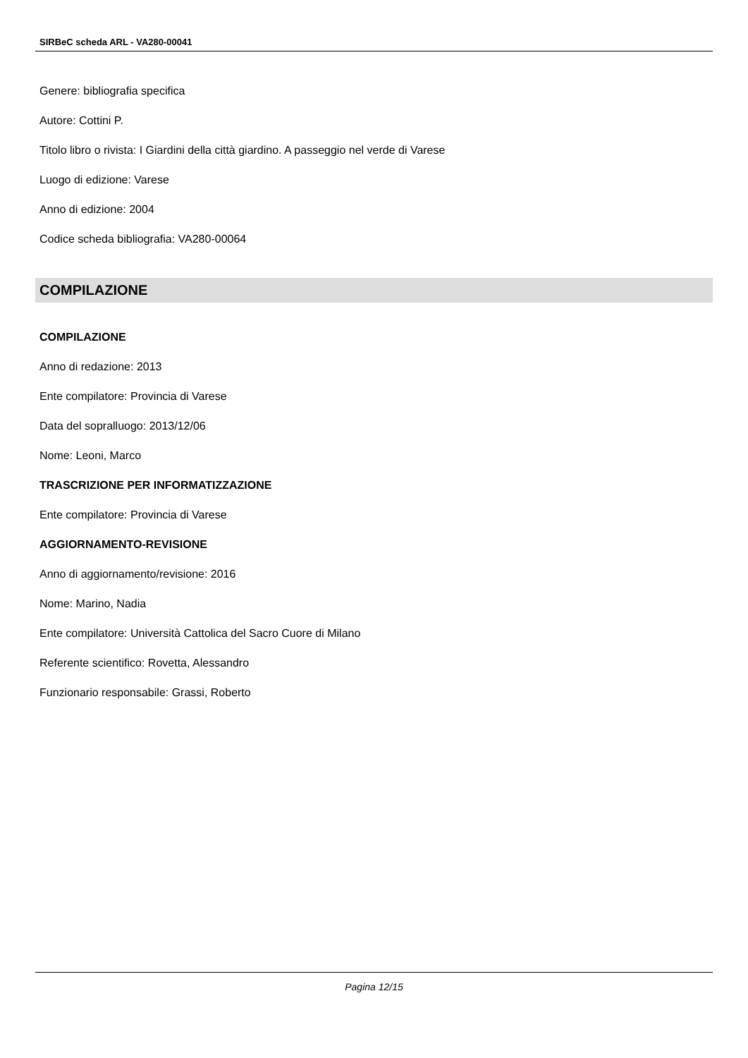SIRBeC scheda ARL - VA280-00041
Genere: bibliografia specifica
Autore: Cottini P.
Titolo libro o rivista: I Giardini della città giardino. A passeggio nel verde di Varese
Luogo di edizione: Varese
Anno di edizione: 2004
Codice scheda bibliografia: VA280-00064
COMPILAZIONE
COMPILAZIONE
Anno di redazione: 2013
Ente compilatore: Provincia di Varese
Data del sopralluogo: 2013/12/06
Nome: Leoni, Marco
TRASCRIZIONE PER INFORMATIZZAZIONE
Ente compilatore: Provincia di Varese
AGGIORNAMENTO-REVISIONE
Anno di aggiornamento/revisione: 2016
Nome: Marino, Nadia
Ente compilatore: Università Cattolica del Sacro Cuore di Milano
Referente scientifico: Rovetta, Alessandro
Funzionario responsabile: Grassi, Roberto
Pagina 12/15